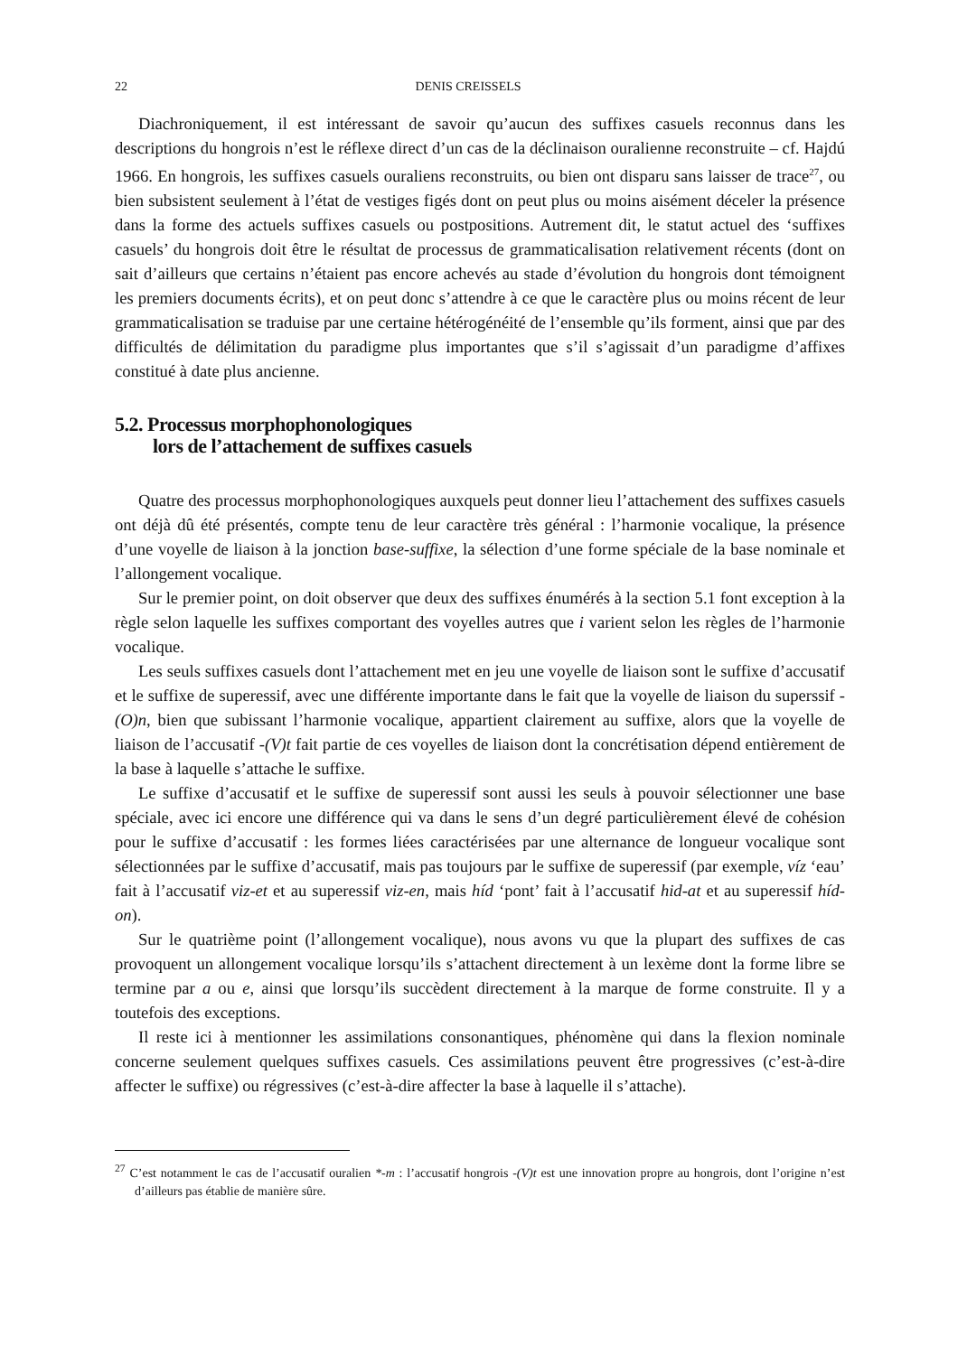22 DENIS CREISSELS
Diachroniquement, il est intéressant de savoir qu’aucun des suffixes casuels reconnus dans les descriptions du hongrois n’est le réflexe direct d’un cas de la déclinaison ouralienne reconstruite – cf. Hajdú 1966. En hongrois, les suffixes casuels ouraliens reconstruits, ou bien ont disparu sans laisser de trace<sup>27</sup>, ou bien subsistent seulement à l’état de vestiges figés dont on peut plus ou moins aisément déceler la présence dans la forme des actuels suffixes casuels ou postpositions. Autrement dit, le statut actuel des ‘suffixes casuels’ du hongrois doit être le résultat de processus de grammaticalisation relativement récents (dont on sait d’ailleurs que certains n’étaient pas encore achevés au stade d’évolution du hongrois dont témoignent les premiers documents écrits), et on peut donc s’attendre à ce que le caractère plus ou moins récent de leur grammaticalisation se traduise par une certaine hétérogénéité de l’ensemble qu’ils forment, ainsi que par des difficultés de délimitation du paradigme plus importantes que s’il s’agissait d’un paradigme d’affixes constitué à date plus ancienne.
5.2. Processus morphophonologiques
lors de l’attachement de suffixes casuels
Quatre des processus morphophonologiques auxquels peut donner lieu l’attachement des suffixes casuels ont déjà dû été présentés, compte tenu de leur caractère très général : l’harmonie vocalique, la présence d’une voyelle de liaison à la jonction base-suffixe, la sélection d’une forme spéciale de la base nominale et l’allongement vocalique.
Sur le premier point, on doit observer que deux des suffixes énumérés à la section 5.1 font exception à la règle selon laquelle les suffixes comportant des voyelles autres que i varient selon les règles de l’harmonie vocalique.
Les seuls suffixes casuels dont l’attachement met en jeu une voyelle de liaison sont le suffixe d’accusatif et le suffixe de superessif, avec une différente importante dans le fait que la voyelle de liaison du superssif -(O)n, bien que subissant l’harmonie vocalique, appartient clairement au suffixe, alors que la voyelle de liaison de l’accusatif -(V)t fait partie de ces voyelles de liaison dont la concrétisation dépend entièrement de la base à laquelle s’attache le suffixe.
Le suffixe d’accusatif et le suffixe de superessif sont aussi les seuls à pouvoir sélectionner une base spéciale, avec ici encore une différence qui va dans le sens d’un degré particulièrement élevé de cohésion pour le suffixe d’accusatif : les formes liées caractérisées par une alternance de longueur vocalique sont sélectionnées par le suffixe d’accusatif, mais pas toujours par le suffixe de superessif (par exemple, víz ‘eau’ fait à l’accusatif viz-et et au superessif viz-en, mais híd ‘pont’ fait à l’accusatif hid-at et au superessif híd-on).
Sur le quatrième point (l’allongement vocalique), nous avons vu que la plupart des suffixes de cas provoquent un allongement vocalique lorsqu’ils s’attachent directement à un lexème dont la forme libre se termine par a ou e, ainsi que lorsqu’ils succèdent directement à la marque de forme construite. Il y a toutefois des exceptions.
Il reste ici à mentionner les assimilations consonantiques, phénomène qui dans la flexion nominale concerne seulement quelques suffixes casuels. Ces assimilations peuvent être progressives (c’est-à-dire affecter le suffixe) ou régressives (c’est-à-dire affecter la base à laquelle il s’attache).
<sup>27</sup> C’est notamment le cas de l’accusatif ouralien *-m : l’accusatif hongrois -(V)t est une innovation propre au hongrois, dont l’origine n’est d’ailleurs pas établie de manière sûre.